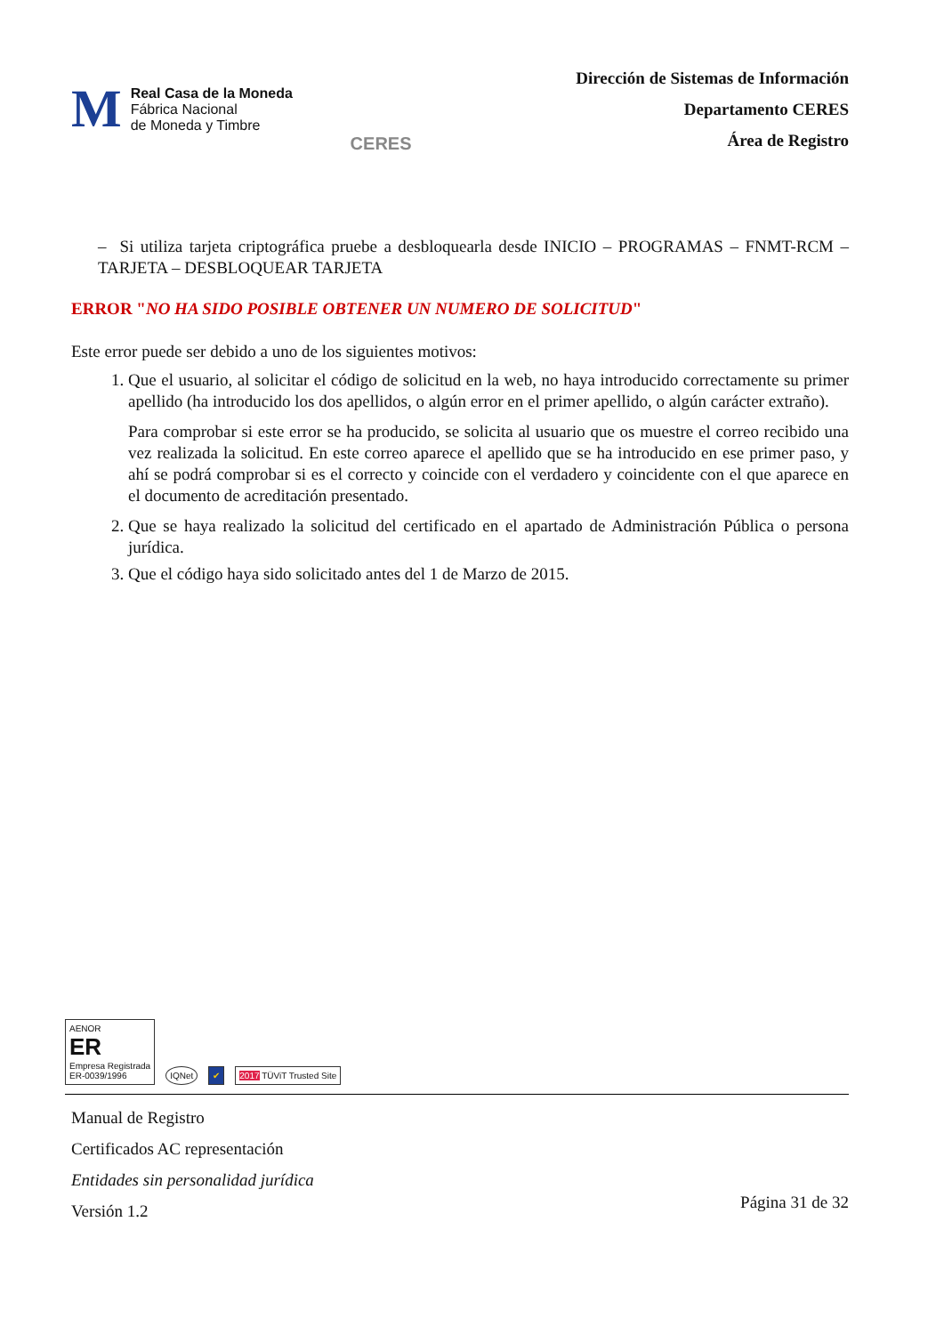M
Real Casa de la Moneda
Fábrica Nacional
de Moneda y Timbre
CERES
Dirección de Sistemas de Información
Departamento CERES
Área de Registro
– Si utiliza tarjeta criptográfica pruebe a desbloquearla desde INICIO – PROGRAMAS – FNMT-RCM – TARJETA – DESBLOQUEAR TARJETA
ERROR "NO HA SIDO POSIBLE OBTENER UN NUMERO DE SOLICITUD"
Este error puede ser debido a uno de los siguientes motivos:
1. Que el usuario, al solicitar el código de solicitud en la web, no haya introducido correctamente su primer apellido (ha introducido los dos apellidos, o algún error en el primer apellido, o algún carácter extraño).
Para comprobar si este error se ha producido, se solicita al usuario que os muestre el correo recibido una vez realizada la solicitud. En este correo aparece el apellido que se ha introducido en ese primer paso, y ahí se podrá comprobar si es el correcto y coincide con el verdadero y coincidente con el que aparece en el documento de acreditación presentado.
2. Que se haya realizado la solicitud del certificado en el apartado de Administración Pública o persona jurídica.
3. Que el código haya sido solicitado antes del 1 de Marzo de 2015.
AENOR
ER
Empresa Registrada
ER-0039/1996
IQNet
✔
2017 TÜViT Trusted Site
Manual de Registro
Certificados AC representación
Entidades sin personalidad jurídica
Versión 1.2
Página 31 de 32